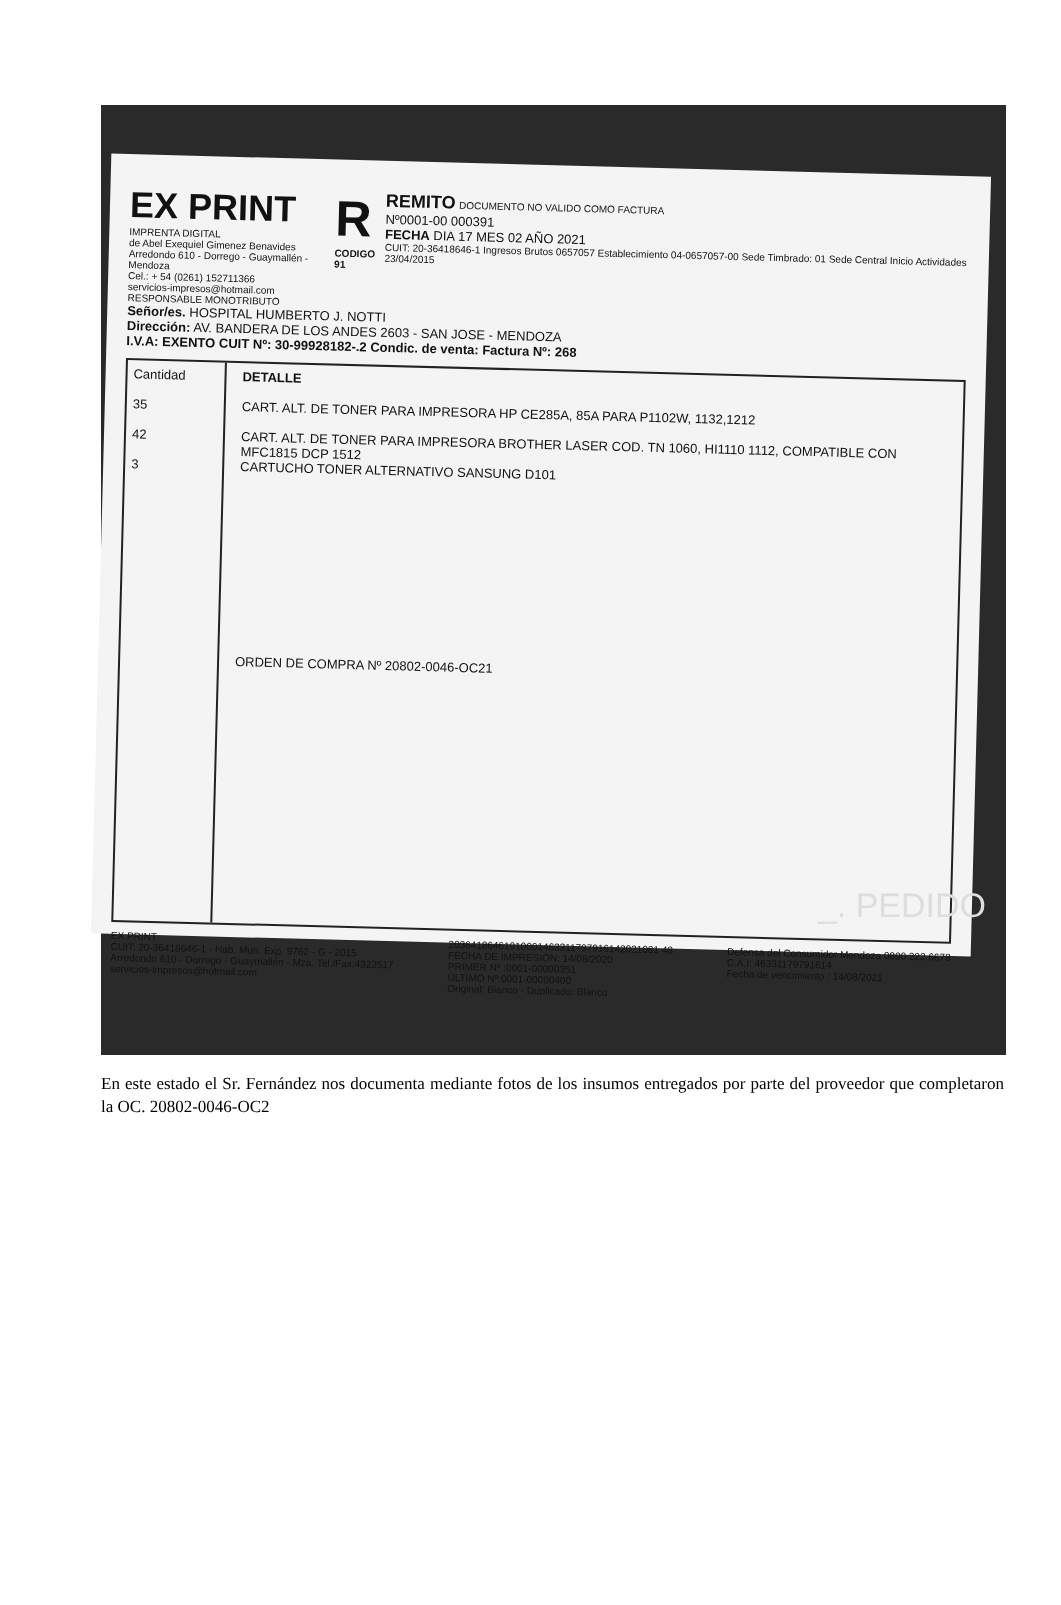EX PRINT
IMPRENTA DIGITAL
de Abel Exequiel Gimenez Benavides
Arredondo 610 - Dorrego - Guaymallén - Mendoza
Cel.: + 54 (0261) 152711366
servicios-impresos@hotmail.com
RESPONSABLE MONOTRIBUTO
R
CODIGO 91
REMITO DOCUMENTO NO VALIDO COMO FACTURA
Nº0001-00 000391
FECHA DIA 17 MES 02 AÑO 2021
CUIT: 20-36418646-1 Ingresos Brutos 0657057 Establecimiento 04-0657057-00 Sede Timbrado: 01 Sede Central Inicio Actividades 23/04/2015
Señor/es. HOSPITAL HUMBERTO J. NOTTI
Dirección: AV. BANDERA DE LOS ANDES 2603 - SAN JOSE - MENDOZA
I.V.A: EXENTO CUIT Nº: 30-99928182-.2 Condic. de venta: Factura Nº: 268
Cantidad
35
42
3
DETALLE
CART. ALT. DE TONER PARA IMPRESORA HP CE285A, 85A PARA P1102W, 1132,1212
CART. ALT. DE TONER PARA IMPRESORA BROTHER LASER COD. TN 1060, HI1110 1112, COMPATIBLE CON MFC1815 DCP 1512
CARTUCHO TONER ALTERNATIVO SANSUNG D101
ORDEN DE COMPRA Nº 20802-0046-OC21
EX PRINT
CUIT: 20-36418646-1 - Hab. Mun. Exp. 9762 - G - 2015
Arredondo 610 - Dorrego - Guaymallén - Mza. Tel./Fax:4323517
servicios-impresos@hotmail.com
20364186461910001463311797916142021081 48
FECHA DE IMPRESIÓN: 14/08/2020
PRIMER Nº :0001-00000351
ÚLTIMO Nº:0001-00000400
Original: Blanco - Duplicado: Blanco
Defensa del Consumidor Mendoza 0800 222 6678
C.A.I: 46331179791614
Fecha de vencimiento : 14/08/2021
_. PEDIDO
En este estado el Sr. Fernández nos documenta mediante fotos de los insumos entregados por parte del proveedor que completaron la OC. 20802-0046-OC2